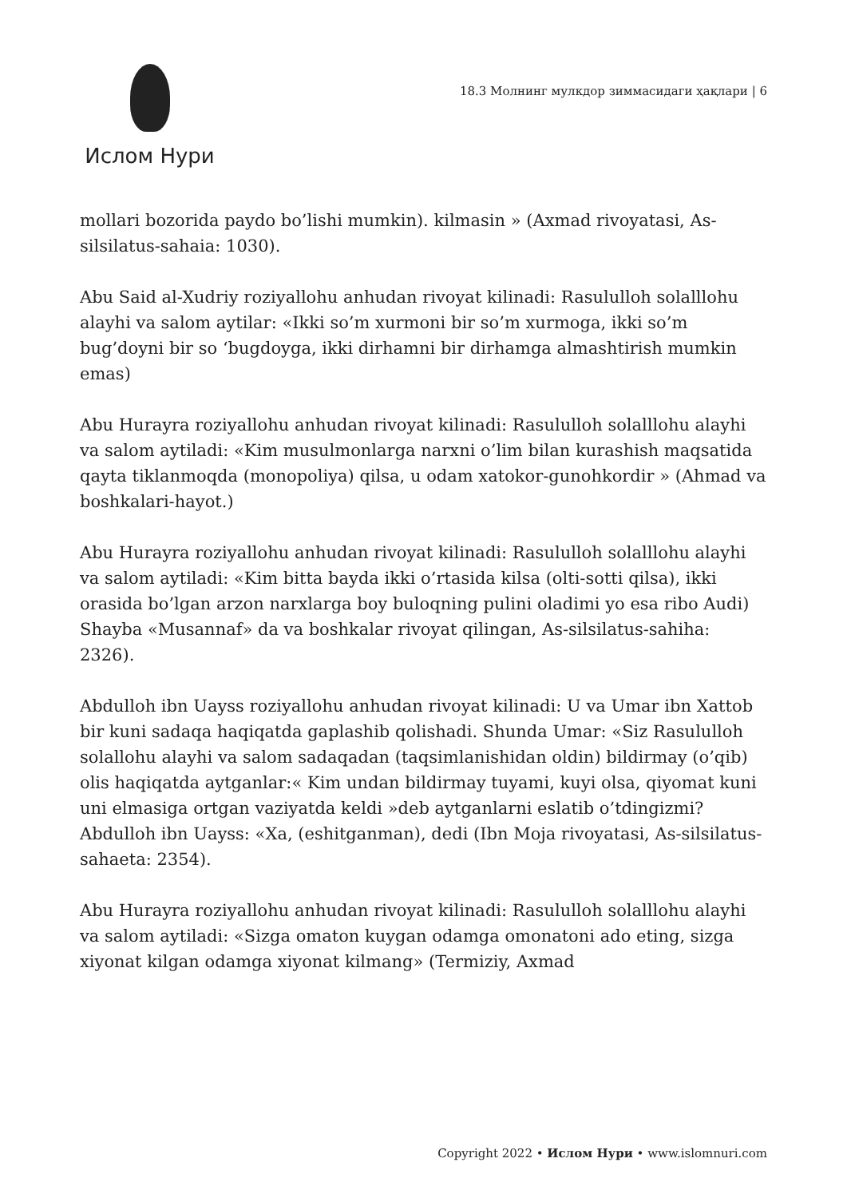Ислом Нури
18.3 Молнинг мулкдор зиммасидаги ҳақлари | 6
mollari bozorida paydo bo’lishi mumkin). kilmasin » (Axmad rivoyatasi, As-silsilatus-sahaia: 1030).
Abu Said al-Xudriy roziyallohu anhudan rivoyat kilinadi: Rasululloh solalllohu alayhi va salom aytilar: «Ikki so’m xurmoni bir so’m xurmoga, ikki so’m bug’doyni bir so ‘bugdoyga, ikki dirhamni bir dirhamga almashtirish mumkin emas)
Abu Hurayra roziyallohu anhudan rivoyat kilinadi: Rasululloh solalllohu alayhi va salom aytiladi: «Kim musulmonlarga narxni o’lim bilan kurashish maqsatida qayta tiklanmoqda (monopoliya) qilsa, u odam xatokor-gunohkordir » (Ahmad va boshkalari-hayot.)
Abu Hurayra roziyallohu anhudan rivoyat kilinadi: Rasululloh solalllohu alayhi va salom aytiladi: «Kim bitta bayda ikki o’rtasida kilsa (olti-sotti qilsa), ikki orasida bo’lgan arzon narxlarga boy buloqning pulini oladimi yo esa ribo Audi) Shayba «Musannaf» da va boshkalar rivoyat qilingan, As-silsilatus-sahiha: 2326).
Abdulloh ibn Uayss roziyallohu anhudan rivoyat kilinadi: U va Umar ibn Xattob bir kuni sadaqa haqiqatda gaplashib qolishadi. Shunda Umar: «Siz Rasululloh solallohu alayhi va salom sadaqadan (taqsimlanishidan oldin) bildirmay (o’qib) olis haqiqatda aytganlar:« Kim undan bildirmay tuyami, kuyi olsa, qiyomat kuni uni elmasiga ortgan vaziyatda keldi »deb aytganlarni eslatib o’tdingizmi? Abdulloh ibn Uayss: «Xa, (eshitganman), dedi (Ibn Moja rivoyatasi, As-silsilatus-sahaeta: 2354).
Abu Hurayra roziyallohu anhudan rivoyat kilinadi: Rasululloh solalllohu alayhi va salom aytiladi: «Sizga omaton kuygan odamga omonatoni ado eting, sizga xiyonat kilgan odamga xiyonat kilmang» (Termiziy, Axmad
Copyright 2022 • Ислом Нури • www.islomnuri.com